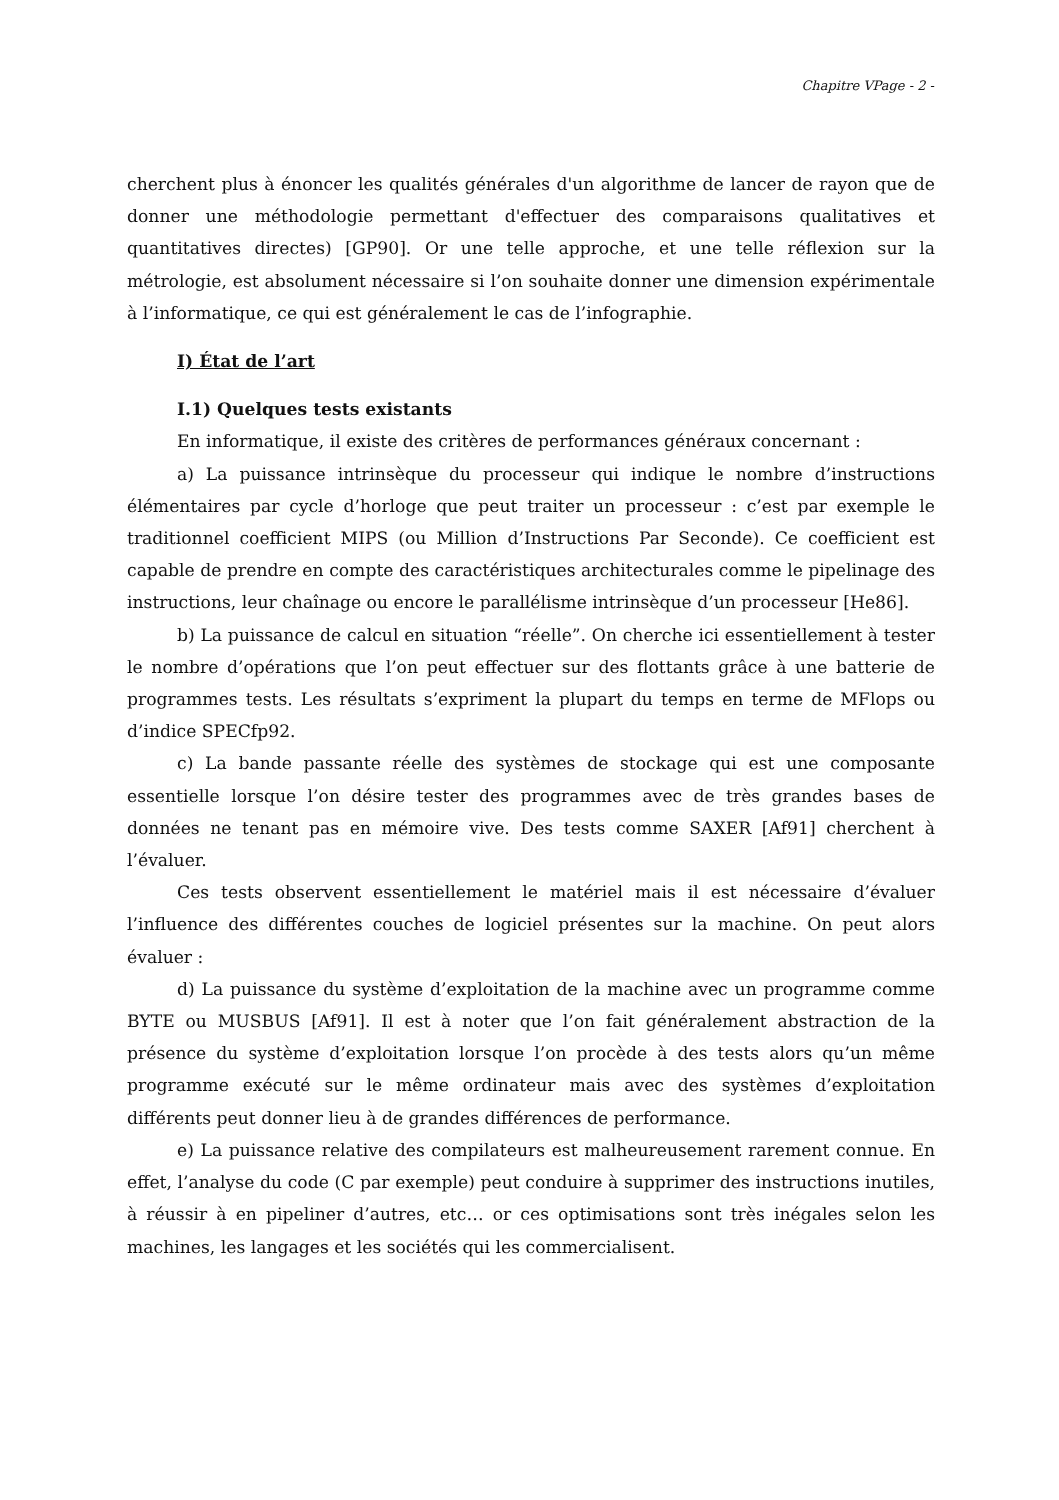Chapitre VPage - 2 -
cherchent plus à énoncer les qualités générales d'un algorithme de lancer de rayon que de donner une méthodologie permettant d'effectuer des comparaisons qualitatives et quantitatives directes) [GP90]. Or une telle approche, et une telle réflexion sur la métrologie, est absolument nécessaire si l’on souhaite donner une dimension expérimentale à l’informatique, ce qui est généralement le cas de l’infographie.
I) État de l’art
I.1) Quelques tests existants
En informatique, il existe des critères de performances généraux concernant :
a) La puissance intrinsèque du processeur qui indique le nombre d’instructions élémentaires par cycle d’horloge que peut traiter un processeur : c’est par exemple le traditionnel coefficient MIPS (ou Million d’Instructions Par Seconde). Ce coefficient est capable de prendre en compte des caractéristiques architecturales comme le pipelinage des instructions, leur chaînage ou encore le parallélisme intrinsèque d’un processeur [He86].
b) La puissance de calcul en situation “réelle”. On cherche ici essentiellement à tester le nombre d’opérations que l’on peut effectuer sur des flottants grâce à une batterie de programmes tests. Les résultats s’expriment la plupart du temps en terme de MFlops ou d’indice SPECfp92.
c) La bande passante réelle des systèmes de stockage qui est une composante essentielle lorsque l’on désire tester des programmes avec de très grandes bases de données ne tenant pas en mémoire vive. Des tests comme SAXER [Af91] cherchent à l’évaluer.
Ces tests observent essentiellement le matériel mais il est nécessaire d’évaluer l’influence des différentes couches de logiciel présentes sur la machine. On peut alors évaluer :
d) La puissance du système d’exploitation de la machine avec un programme comme BYTE ou MUSBUS [Af91]. Il est à noter que l’on fait généralement abstraction de la présence du système d’exploitation lorsque l’on procède à des tests alors qu’un même programme exécuté sur le même ordinateur mais avec des systèmes d’exploitation différents peut donner lieu à de grandes différences de performance.
e) La puissance relative des compilateurs est malheureusement rarement connue. En effet, l’analyse du code (C par exemple) peut conduire à supprimer des instructions inutiles, à réussir à en pipeliner d’autres, etc… or ces optimisations sont très inégales selon les machines, les langages et les sociétés qui les commercialisent.